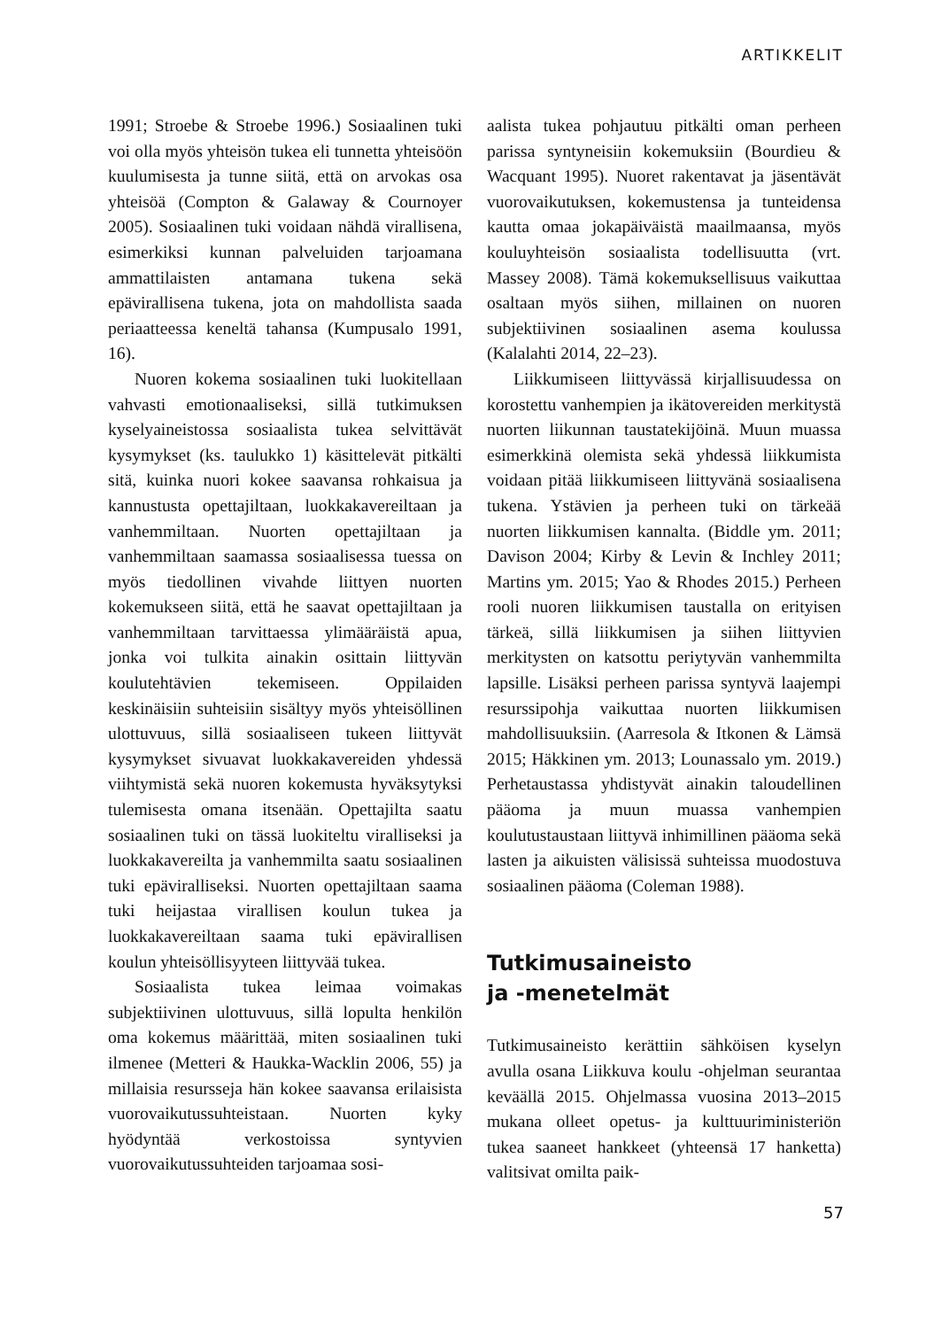ARTIKKELIT
1991; Stroebe & Stroebe 1996.) Sosiaalinen tuki voi olla myös yhteisön tukea eli tunnetta yhteisöön kuulumisesta ja tunne siitä, että on arvokas osa yhteisöä (Compton & Galaway & Cournoyer 2005). Sosiaalinen tuki voidaan nähdä virallisena, esimerkiksi kunnan palveluiden tarjoamana ammattilaisten antamana tukena sekä epävirallisena tukena, jota on mahdollista saada periaatteessa keneltä tahansa (Kumpusalo 1991, 16).
Nuoren kokema sosiaalinen tuki luokitellaan vahvasti emotionaaliseksi, sillä tutkimuksen kyselyaineistossa sosiaalista tukea selvittävät kysymykset (ks. taulukko 1) käsittelevät pitkälti sitä, kuinka nuori kokee saavansa rohkaisua ja kannustusta opettajiltaan, luokkakavereiltaan ja vanhemmiltaan. Nuorten opettajiltaan ja vanhemmiltaan saamassa sosiaalisessa tuessa on myös tiedollinen vivahde liittyen nuorten kokemukseen siitä, että he saavat opettajiltaan ja vanhemmiltaan tarvittaessa ylimääräistä apua, jonka voi tulkita ainakin osittain liittyvän koulutehtävien tekemiseen. Oppilaiden keskinäisiin suhteisiin sisältyy myös yhteisöllinen ulottuvuus, sillä sosiaaliseen tukeen liittyvät kysymykset sivuavat luokkakavereiden yhdessä viihtymistä sekä nuoren kokemusta hyväksytyksi tulemisesta omana itsenään. Opettajilta saatu sosiaalinen tuki on tässä luokiteltu viralliseksi ja luokkakavereilta ja vanhemmilta saatu sosiaalinen tuki epävіralliseksi. Nuorten opettajiltaan saama tuki heijastaa virallisen koulun tukea ja luokkakavereiltaan saama tuki epävirallisen koulun yhteisöllisyyteen liittyvää tukea.
Sosiaalista tukea leimaa voimakas subjektiivinen ulottuvuus, sillä lopulta henkilön oma kokemus määrittää, miten sosiaalinen tuki ilmenee (Metteri & Haukka-Wacklin 2006, 55) ja millaisia resursseja hän kokee saavansa erilaisista vuorovaikutussuhteistaan. Nuorten kyky hyödyntää verkostoissa syntyvien vuorovaikutussuhteiden tarjoamaa sosi-
aalista tukea pohjautuu pitkälti oman perheen parissa syntyneisiin kokemuksiin (Bourdieu & Wacquant 1995). Nuoret rakentavat ja jäsentävät vuorovaikutuksen, kokemustensa ja tunteidensa kautta omaa jokapäiväistä maailmaansa, myös kouluyhteisön sosiaalista todellisuutta (vrt. Massey 2008). Tämä kokemuksellisuus vaikuttaa osaltaan myös siihen, millainen on nuoren subjektiivinen sosiaalinen asema koulussa (Kalalahti 2014, 22–23).
Liikkumiseen liittyvässä kirjallisuudessa on korostettu vanhempien ja ikätovereiden merkitystä nuorten liikunnan taustatekijöinä. Muun muassa esimerkkinä olemista sekä yhdessä liikkumista voidaan pitää liikkumiseen liittyvänä sosiaalisena tukena. Ystävien ja perheen tuki on tärkeää nuorten liikkumisen kannalta. (Biddle ym. 2011; Davison 2004; Kirby & Levin & Inchley 2011; Martins ym. 2015; Yao & Rhodes 2015.) Perheen rooli nuoren liikkumisen taustalla on erityisen tärkeä, sillä liikkumisen ja siihen liittyvien merkitysten on katsottu periytyvän vanhemmilta lapsille. Lisäksi perheen parissa syntyvä laajempi resurssipohja vaikuttaa nuorten liikkumisen mahdollisuuksiin. (Aarresola & Itkonen & Lämsä 2015; Häkkinen ym. 2013; Lounassalo ym. 2019.) Perhetaustassa yhdistyvät ainakin taloudellinen pääoma ja muun muassa vanhempien koulutustaustaan liittyvä inhimillinen pääoma sekä lasten ja aikuisten välisissä suhteissa muodostuva sosiaalinen pääoma (Coleman 1988).
Tutkimusaineisto
ja -menetelmät
Tutkimusaineisto kerättiin sähköisen kyselyn avulla osana Liikkuva koulu -ohjelman seurantaa keväällä 2015. Ohjelmassa vuosina 2013–2015 mukana olleet opetus- ja kulttuuriministeriön tukea saaneet hankkeet (yhteensä 17 hanketta) valitsivat omilta paik-
57